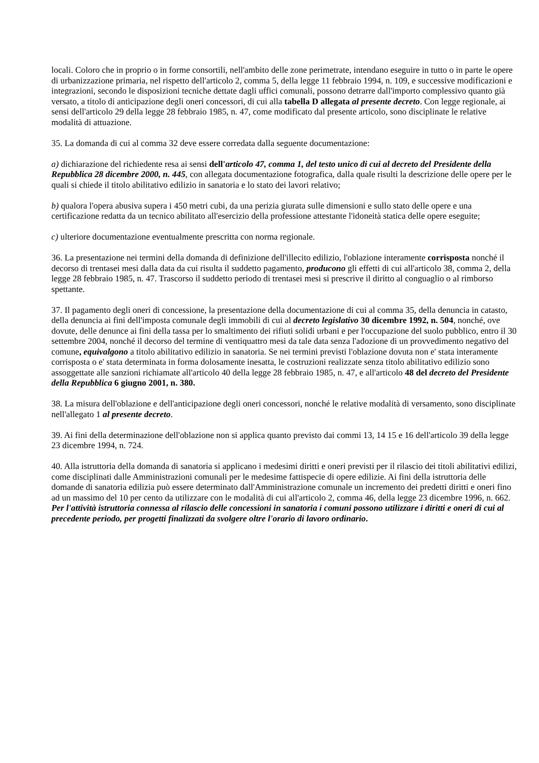locali. Coloro che in proprio o in forme consortili, nell'ambito delle zone perimetrate, intendano eseguire in tutto o in parte le opere di urbanizzazione primaria, nel rispetto dell'articolo 2, comma 5, della legge 11 febbraio 1994, n. 109, e successive modificazioni e integrazioni, secondo le disposizioni tecniche dettate dagli uffici comunali, possono detrarre dall'importo complessivo quanto già versato, a titolo di anticipazione degli oneri concessori, di cui alla tabella D allegata al presente decreto. Con legge regionale, ai sensi dell'articolo 29 della legge 28 febbraio 1985, n. 47, come modificato dal presente articolo, sono disciplinate le relative modalità di attuazione.
35. La domanda di cui al comma 32 deve essere corredata dalla seguente documentazione:
a) dichiarazione del richiedente resa ai sensi dell'articolo 47, comma 1, del testo unico di cui al decreto del Presidente della Repubblica 28 dicembre 2000, n. 445, con allegata documentazione fotografica, dalla quale risulti la descrizione delle opere per le quali si chiede il titolo abilitativo edilizio in sanatoria e lo stato dei lavori relativo;
b) qualora l'opera abusiva supera i 450 metri cubi, da una perizia giurata sulle dimensioni e sullo stato delle opere e una certificazione redatta da un tecnico abilitato all'esercizio della professione attestante l'idoneità statica delle opere eseguite;
c) ulteriore documentazione eventualmente prescritta con norma regionale.
36. La presentazione nei termini della domanda di definizione dell'illecito edilizio, l'oblazione interamente corrisposta nonché il decorso di trentasei mesi dalla data da cui risulta il suddetto pagamento, producono gli effetti di cui all'articolo 38, comma 2, della legge 28 febbraio 1985, n. 47. Trascorso il suddetto periodo di trentasei mesi si prescrive il diritto al conguaglio o al rimborso spettante.
37. Il pagamento degli oneri di concessione, la presentazione della documentazione di cui al comma 35, della denuncia in catasto, della denuncia ai fini dell'imposta comunale degli immobili di cui al decreto legislativo 30 dicembre 1992, n. 504, nonché, ove dovute, delle denunce ai fini della tassa per lo smaltimento dei rifiuti solidi urbani e per l'occupazione del suolo pubblico, entro il 30 settembre 2004, nonché il decorso del termine di ventiquattro mesi da tale data senza l'adozione di un provvedimento negativo del comune, equivalgono a titolo abilitativo edilizio in sanatoria. Se nei termini previsti l'oblazione dovuta non e' stata interamente corrisposta o e' stata determinata in forma dolosamente inesatta, le costruzioni realizzate senza titolo abilitativo edilizio sono assoggettate alle sanzioni richiamate all'articolo 40 della legge 28 febbraio 1985, n. 47, e all'articolo 48 del decreto del Presidente della Repubblica 6 giugno 2001, n. 380.
38. La misura dell'oblazione e dell'anticipazione degli oneri concessori, nonché le relative modalità di versamento, sono disciplinate nell'allegato 1 al presente decreto.
39. Ai fini della determinazione dell'oblazione non si applica quanto previsto dai commi 13, 14 15 e 16 dell'articolo 39 della legge 23 dicembre 1994, n. 724.
40. Alla istruttoria della domanda di sanatoria si applicano i medesimi diritti e oneri previsti per il rilascio dei titoli abilitativi edilizi, come disciplinati dalle Amministrazioni comunali per le medesime fattispecie di opere edilizie. Ai fini della istruttoria delle domande di sanatoria edilizia può essere determinato dall'Amministrazione comunale un incremento dei predetti diritti e oneri fino ad un massimo del 10 per cento da utilizzare con le modalità di cui all'articolo 2, comma 46, della legge 23 dicembre 1996, n. 662. Per l'attività istruttoria connessa al rilascio delle concessioni in sanatoria i comuni possono utilizzare i diritti e oneri di cui al precedente periodo, per progetti finalizzati da svolgere oltre l'orario di lavoro ordinario.